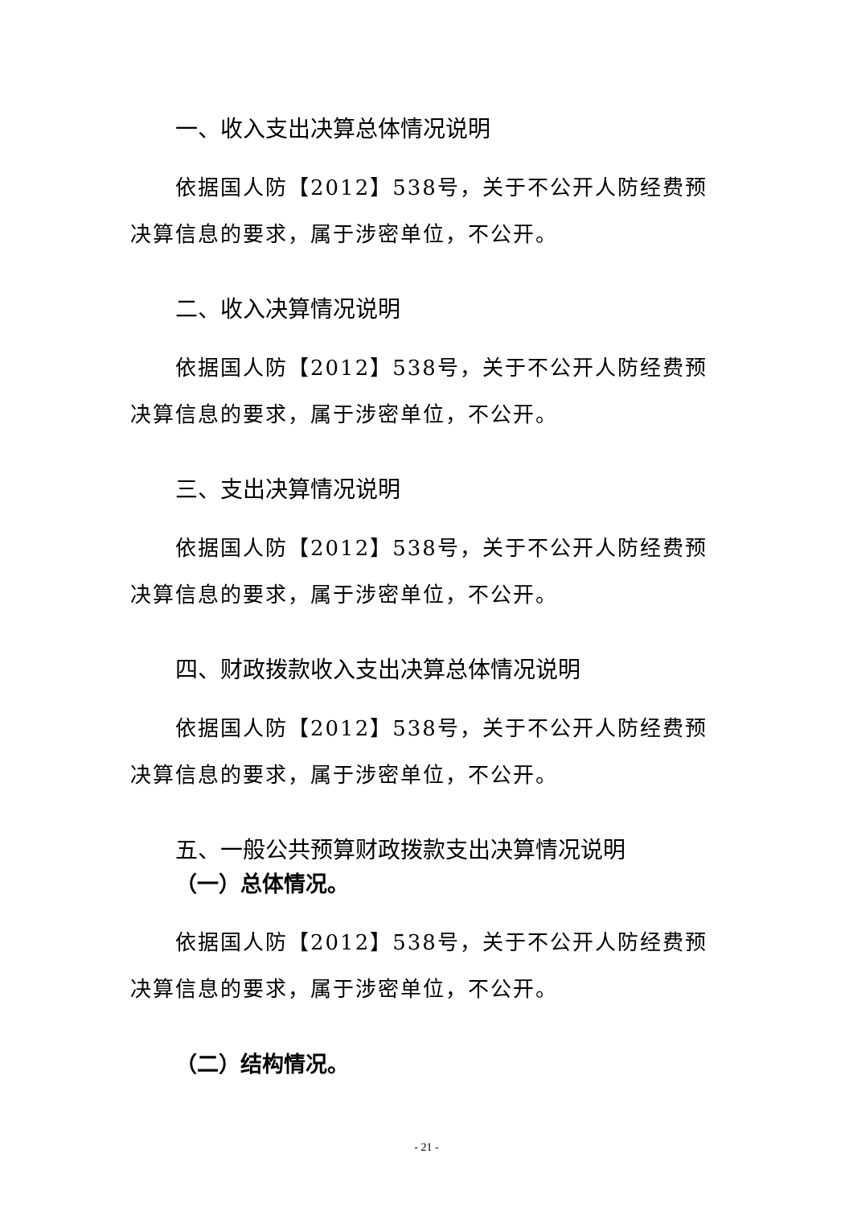一、收入支出决算总体情况说明
依据国人防【2012】538号，关于不公开人防经费预决算信息的要求，属于涉密单位，不公开。
二、收入决算情况说明
依据国人防【2012】538号，关于不公开人防经费预决算信息的要求，属于涉密单位，不公开。
三、支出决算情况说明
依据国人防【2012】538号，关于不公开人防经费预决算信息的要求，属于涉密单位，不公开。
四、财政拨款收入支出决算总体情况说明
依据国人防【2012】538号，关于不公开人防经费预决算信息的要求，属于涉密单位，不公开。
五、一般公共预算财政拨款支出决算情况说明
（一）总体情况。
依据国人防【2012】538号，关于不公开人防经费预决算信息的要求，属于涉密单位，不公开。
（二）结构情况。
- 21 -